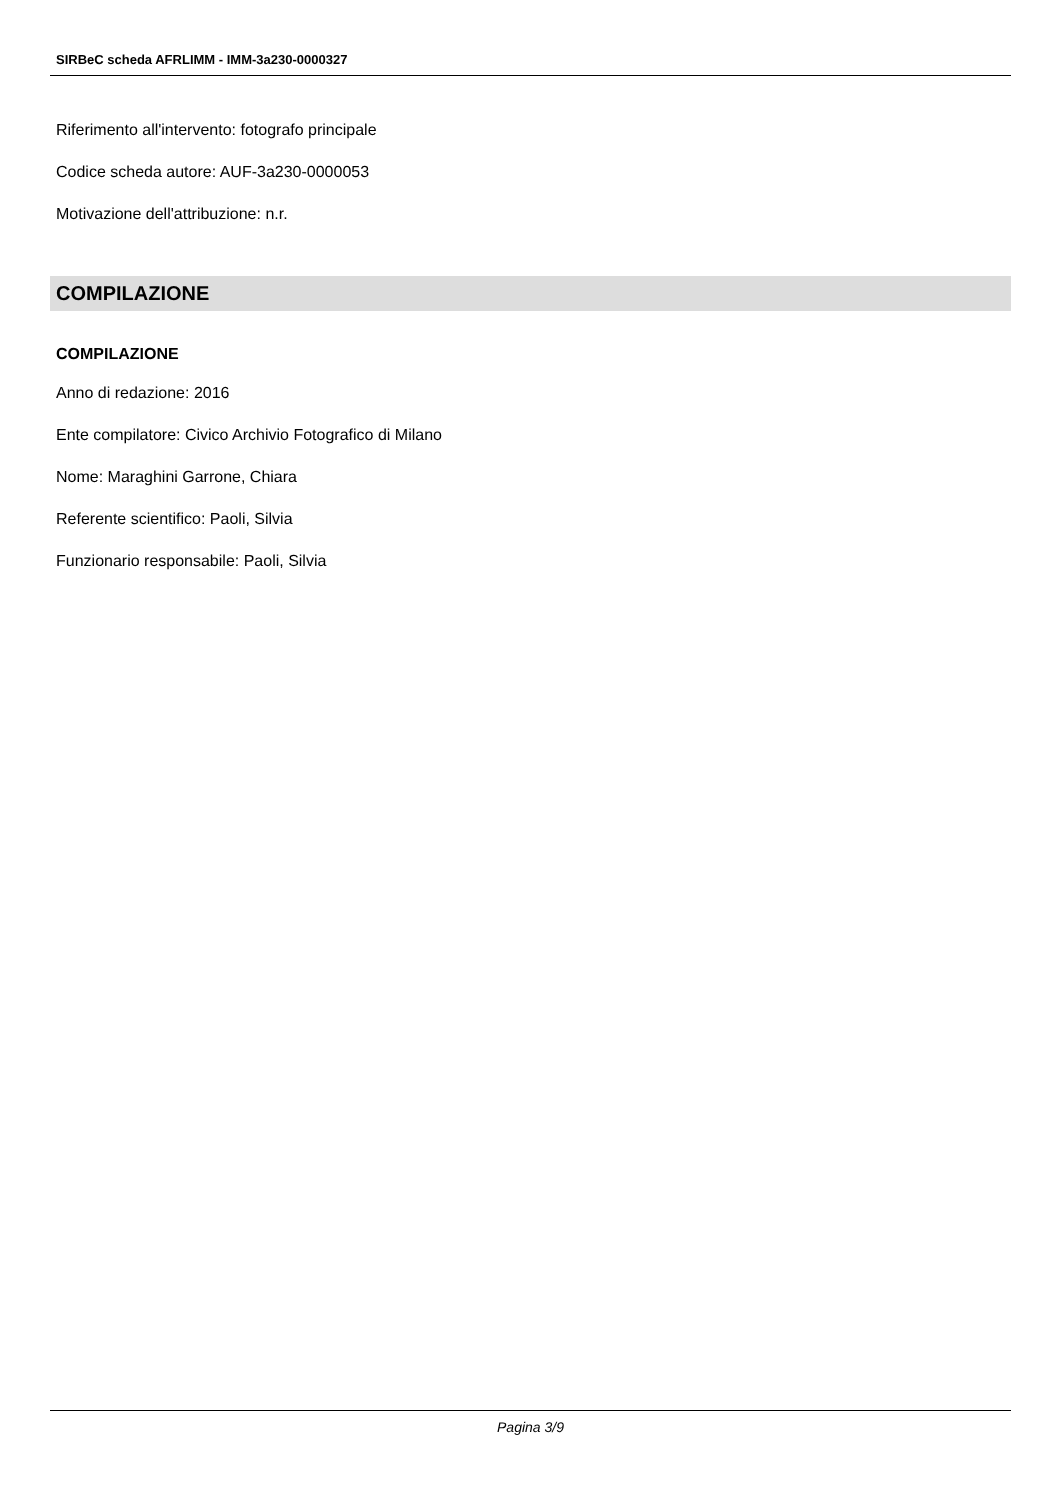SIRBeC scheda AFRLIMM - IMM-3a230-0000327
Riferimento all'intervento: fotografo principale
Codice scheda autore: AUF-3a230-0000053
Motivazione dell'attribuzione: n.r.
COMPILAZIONE
COMPILAZIONE
Anno di redazione: 2016
Ente compilatore: Civico Archivio Fotografico di Milano
Nome: Maraghini Garrone, Chiara
Referente scientifico: Paoli, Silvia
Funzionario responsabile: Paoli, Silvia
Pagina 3/9